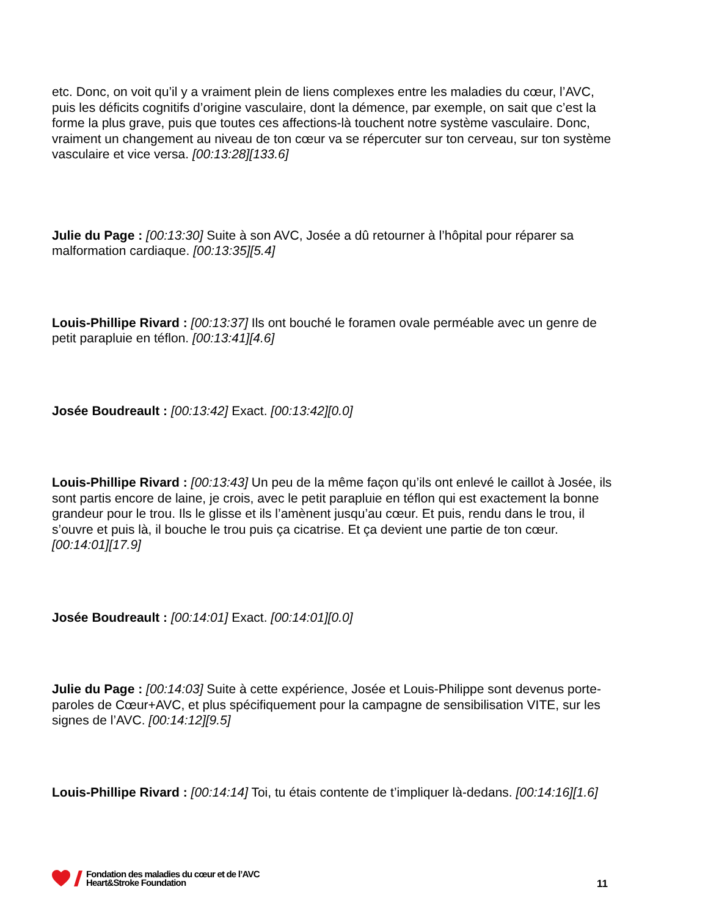etc. Donc, on voit qu’il y a vraiment plein de liens complexes entre les maladies du cœur, l’AVC, puis les déficits cognitifs d’origine vasculaire, dont la démence, par exemple, on sait que c’est la forme la plus grave, puis que toutes ces affections-là touchent notre système vasculaire. Donc, vraiment un changement au niveau de ton cœur va se répercuter sur ton cerveau, sur ton système vasculaire et vice versa. [00:13:28][133.6]
Julie du Page : [00:13:30] Suite à son AVC, Josée a dû retourner à l’hôpital pour réparer sa malformation cardiaque. [00:13:35][5.4]
Louis-Phillipe Rivard : [00:13:37] Ils ont bouché le foramen ovale perméable avec un genre de petit parapluie en téflon. [00:13:41][4.6]
Josée Boudreault : [00:13:42] Exact. [00:13:42][0.0]
Louis-Phillipe Rivard : [00:13:43] Un peu de la même façon qu’ils ont enlevé le caillot à Josée, ils sont partis encore de laine, je crois, avec le petit parapluie en téflon qui est exactement la bonne grandeur pour le trou. Ils le glisse et ils l’amènent jusqu’au cœur. Et puis, rendu dans le trou, il s’ouvre et puis là, il bouche le trou puis ça cicatrise. Et ça devient une partie de ton cœur. [00:14:01][17.9]
Josée Boudreault : [00:14:01] Exact. [00:14:01][0.0]
Julie du Page : [00:14:03] Suite à cette expérience, Josée et Louis-Philippe sont devenus porte-paroles de Cœur+AVC, et plus spécifiquement pour la campagne de sensibilisation VITE, sur les signes de l’AVC. [00:14:12][9.5]
Louis-Phillipe Rivard : [00:14:14] Toi, tu étais contente de t’impliquer là-dedans. [00:14:16][1.6]
Fondation des maladies du cœur et de l’AVC
Heart&Stroke Foundation
11